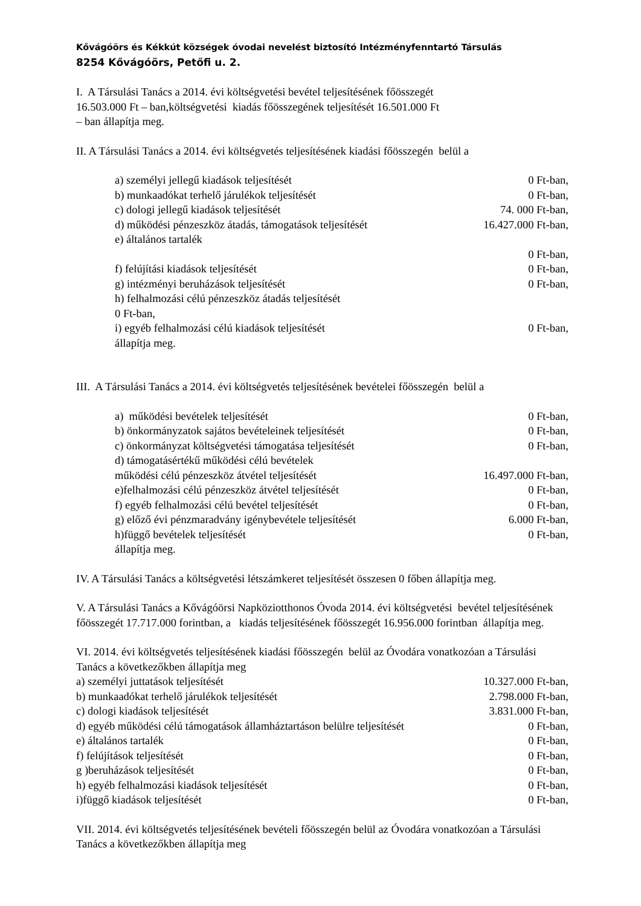Kővágóörs és Kékkút községek óvodai nevelést biztosító Intézményfenntartó Társulás
8254 Kővágóörs, Petőfi u. 2.
I. A Társulási Tanács a 2014. évi költségvetési bevétel teljesítésének főösszegét
16.503.000 Ft – ban,költségvetési kiadás főösszegének teljesítését 16.501.000 Ft
– ban állapítja meg.
II. A Társulási Tanács a 2014. évi költségvetés teljesítésének kiadási főösszegén belül a
a) személyi jellegű kiadások teljesítését 0 Ft-ban,
b) munkaadókat terhelő járulékok teljesítését 0 Ft-ban,
c) dologi jellegű kiadások teljesítését 74. 000 Ft-ban,
d) működési pénzeszköz átadás, támogatások teljesítését 16.427.000 Ft-ban,
e) általános tartalék
0 Ft-ban,
f) felújítási kiadások teljesítését 0 Ft-ban,
g) intézményi beruházások teljesítését 0 Ft-ban,
h) felhalmozási célú pénzeszköz átadás teljesítését
0 Ft-ban,
i) egyéb felhalmozási célú kiadások teljesítését 0 Ft-ban,
állapítja meg.
III. A Társulási Tanács a 2014. évi költségvetés teljesítésének bevételei főösszegén belül a
a) működési bevételek teljesítését 0 Ft-ban,
b) önkormányzatok sajátos bevételeinek teljesítését 0 Ft-ban,
c) önkormányzat költségvetési támogatása teljesítését 0 Ft-ban,
d) támogatásértékű működési célú bevételek
működési célú pénzeszköz átvétel teljesítését 16.497.000 Ft-ban,
e)felhalmozási célú pénzeszköz átvétel teljesítését 0 Ft-ban,
f) egyéb felhalmozási célú bevétel teljesítését 0 Ft-ban,
g) előző évi pénzmaradvány igénybevétele teljesítését 6.000 Ft-ban,
h)függő bevételek teljesítését 0 Ft-ban,
állapítja meg.
IV. A Társulási Tanács a költségvetési létszámkeret teljesítését összesen 0 főben állapítja meg.
V. A Társulási Tanács a Kővágóörsi Napköziotthonos Óvoda 2014. évi költségvetési bevétel teljesítésének főösszegét 17.717.000 forintban, a kiadás teljesítésének főösszegét 16.956.000 forintban állapítja meg.
VI. 2014. évi költségvetés teljesítésének kiadási főösszegén belül az Óvodára vonatkozóan a Társulási Tanács a következőkben állapítja meg
a) személyi juttatások teljesítését 10.327.000 Ft-ban,
b) munkaadókat terhelő járulékok teljesítését 2.798.000 Ft-ban,
c) dologi kiadások teljesítését 3.831.000 Ft-ban,
d) egyéb működési célú támogatások államháztartáson belülre teljesítését 0 Ft-ban,
e) általános tartalék 0 Ft-ban,
f) felújítások teljesítését 0 Ft-ban,
g )beruházások teljesítését 0 Ft-ban,
h) egyéb felhalmozási kiadások teljesítését 0 Ft-ban,
i)függő kiadások teljesítését 0 Ft-ban,
VII. 2014. évi költségvetés teljesítésének bevételi főösszegén belül az Óvodára vonatkozóan a Társulási Tanács a következőkben állapítja meg